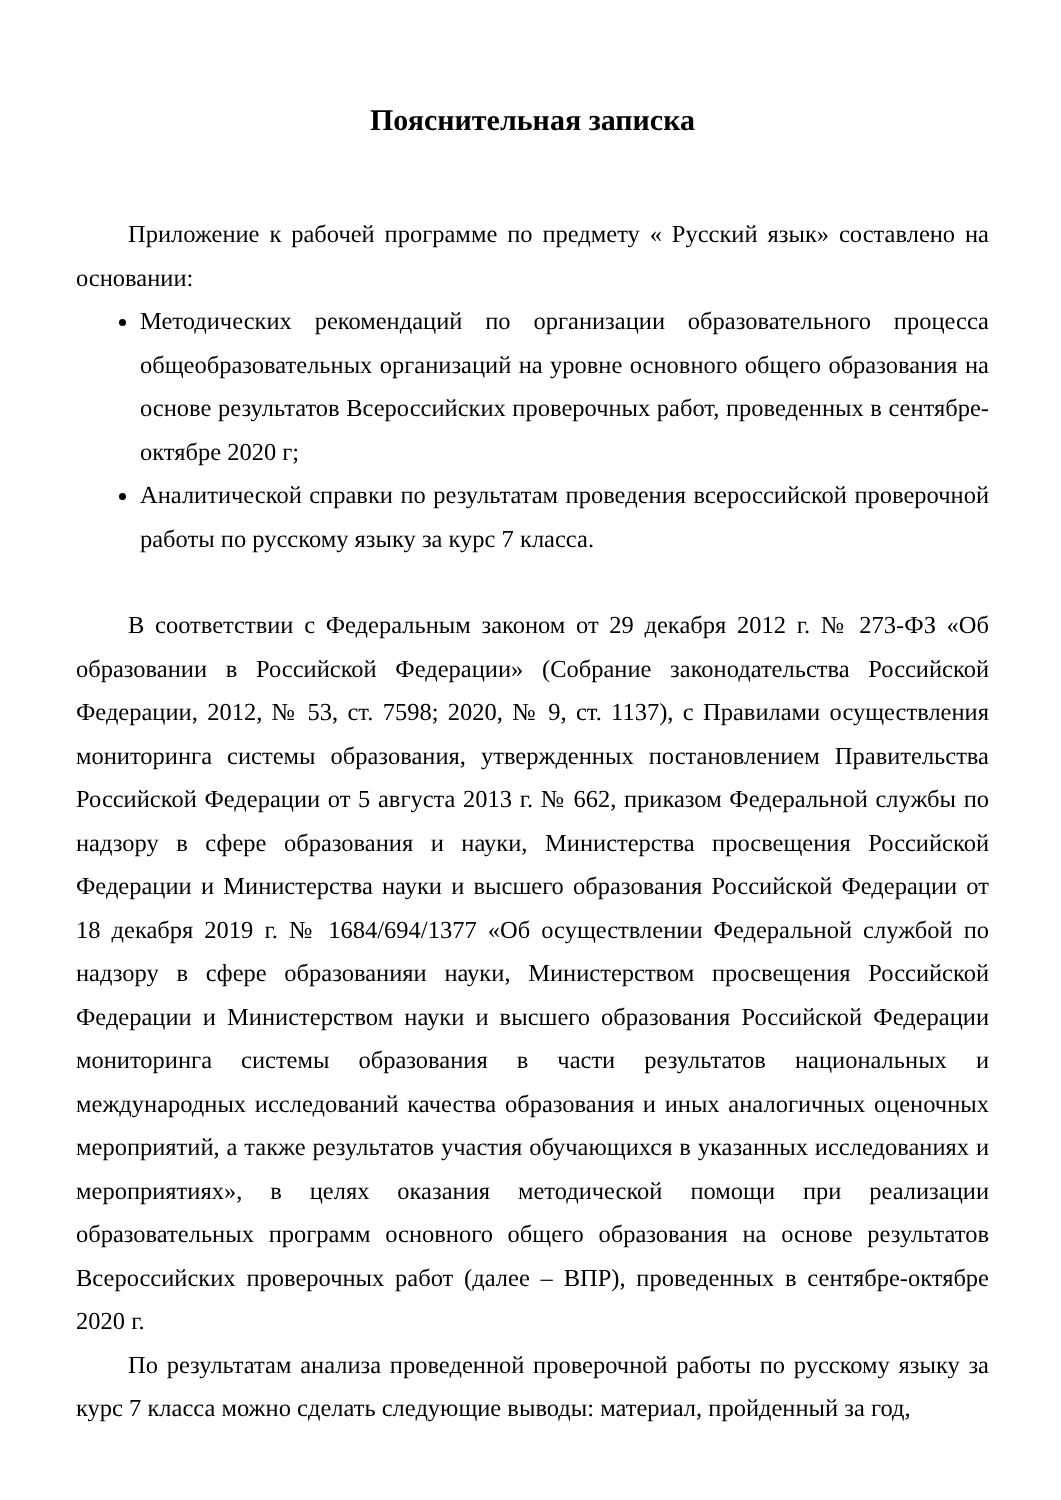Пояснительная записка
Приложение к рабочей программе по предмету « Русский язык» составлено на основании:
Методических рекомендаций по организации образовательного процесса общеобразовательных организаций на уровне основного общего образования на основе результатов Всероссийских проверочных работ, проведенных в сентябре-октябре 2020 г;
Аналитической справки по результатам проведения всероссийской проверочной работы по русскому языку за курс 7 класса.
В соответствии с Федеральным законом от 29 декабря 2012 г. № 273-ФЗ «Об образовании в Российской Федерации» (Собрание законодательства Российской Федерации, 2012, № 53, ст. 7598; 2020, № 9, ст. 1137), с Правилами осуществления мониторинга системы образования, утвержденных постановлением Правительства Российской Федерации от 5 августа 2013 г. № 662, приказом Федеральной службы по надзору в сфере образования и науки, Министерства просвещения Российской Федерации и Министерства науки и высшего образования Российской Федерации от 18 декабря 2019 г. № 1684/694/1377 «Об осуществлении Федеральной службой по надзору в сфере образованияи науки, Министерством просвещения Российской Федерации и Министерством науки и высшего образования Российской Федерации мониторинга системы образования в части результатов национальных и международных исследований качества образования и иных аналогичных оценочных мероприятий, а также результатов участия обучающихся в указанных исследованиях и мероприятиях», в целях оказания методической помощи при реализации образовательных программ основного общего образования на основе результатов Всероссийских проверочных работ (далее – ВПР), проведенных в сентябре-октябре 2020 г.
По результатам анализа проведенной проверочной работы по русскому языку за курс 7 класса можно сделать следующие выводы: материал, пройденный за год,